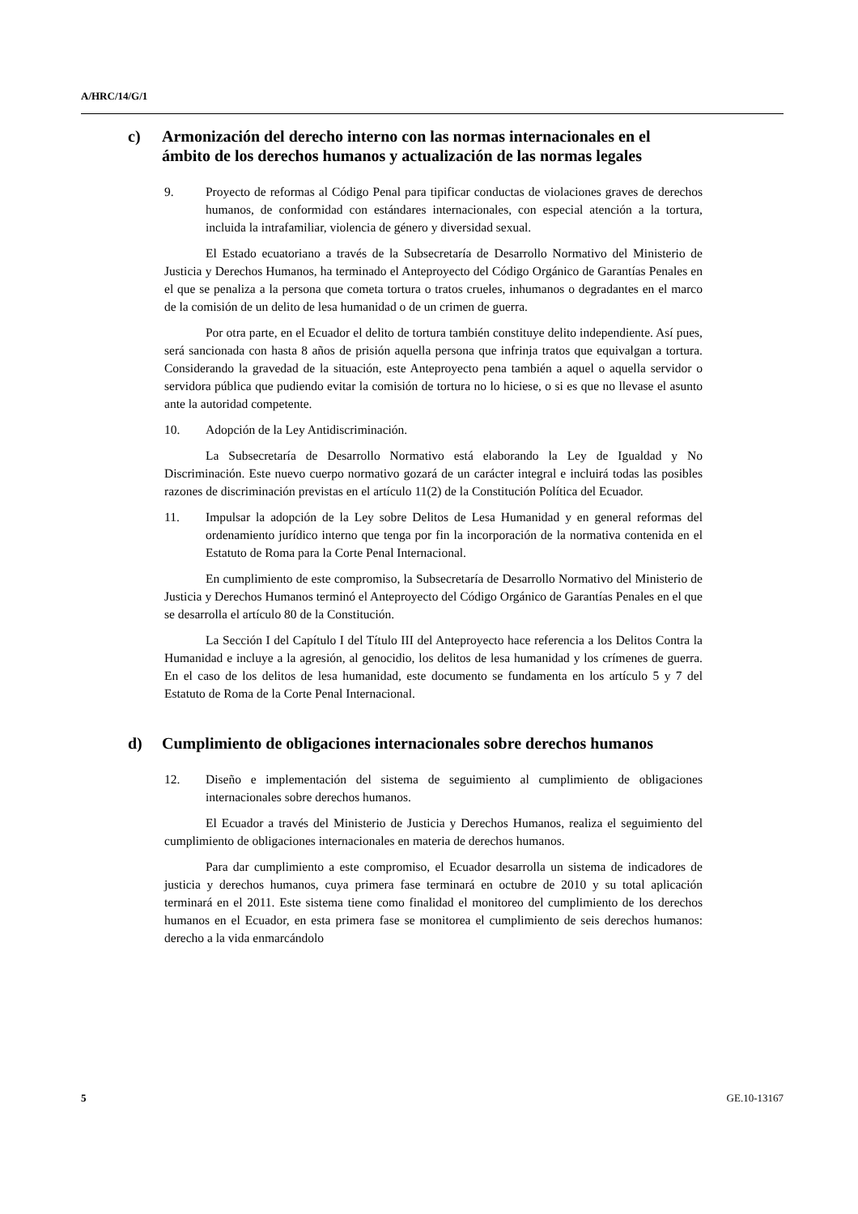A/HRC/14/G/1
c) Armonización del derecho interno con las normas internacionales en el ámbito de los derechos humanos y actualización de las normas legales
9. Proyecto de reformas al Código Penal para tipificar conductas de violaciones graves de derechos humanos, de conformidad con estándares internacionales, con especial atención a la tortura, incluida la intrafamiliar, violencia de género y diversidad sexual.
El Estado ecuatoriano a través de la Subsecretaría de Desarrollo Normativo del Ministerio de Justicia y Derechos Humanos, ha terminado el Anteproyecto del Código Orgánico de Garantías Penales en el que se penaliza a la persona que cometa tortura o tratos crueles, inhumanos o degradantes en el marco de la comisión de un delito de lesa humanidad o de un crimen de guerra.
Por otra parte, en el Ecuador el delito de tortura también constituye delito independiente. Así pues, será sancionada con hasta 8 años de prisión aquella persona que infrinja tratos que equivalgan a tortura. Considerando la gravedad de la situación, este Anteproyecto pena también a aquel o aquella servidor o servidora pública que pudiendo evitar la comisión de tortura no lo hiciese, o si es que no llevase el asunto ante la autoridad competente.
10. Adopción de la Ley Antidiscriminación.
La Subsecretaría de Desarrollo Normativo está elaborando la Ley de Igualdad y No Discriminación. Este nuevo cuerpo normativo gozará de un carácter integral e incluirá todas las posibles razones de discriminación previstas en el artículo 11(2) de la Constitución Política del Ecuador.
11. Impulsar la adopción de la Ley sobre Delitos de Lesa Humanidad y en general reformas del ordenamiento jurídico interno que tenga por fin la incorporación de la normativa contenida en el Estatuto de Roma para la Corte Penal Internacional.
En cumplimiento de este compromiso, la Subsecretaría de Desarrollo Normativo del Ministerio de Justicia y Derechos Humanos terminó el Anteproyecto del Código Orgánico de Garantías Penales en el que se desarrolla el artículo 80 de la Constitución.
La Sección I del Capítulo I del Título III del Anteproyecto hace referencia a los Delitos Contra la Humanidad e incluye a la agresión, al genocidio, los delitos de lesa humanidad y los crímenes de guerra. En el caso de los delitos de lesa humanidad, este documento se fundamenta en los artículo 5 y 7 del Estatuto de Roma de la Corte Penal Internacional.
d) Cumplimiento de obligaciones internacionales sobre derechos humanos
12. Diseño e implementación del sistema de seguimiento al cumplimiento de obligaciones internacionales sobre derechos humanos.
El Ecuador a través del Ministerio de Justicia y Derechos Humanos, realiza el seguimiento del cumplimiento de obligaciones internacionales en materia de derechos humanos.
Para dar cumplimiento a este compromiso, el Ecuador desarrolla un sistema de indicadores de justicia y derechos humanos, cuya primera fase terminará en octubre de 2010 y su total aplicación terminará en el 2011. Este sistema tiene como finalidad el monitoreo del cumplimiento de los derechos humanos en el Ecuador, en esta primera fase se monitorea el cumplimiento de seis derechos humanos: derecho a la vida enmarcándolo
5 GE.10-13167